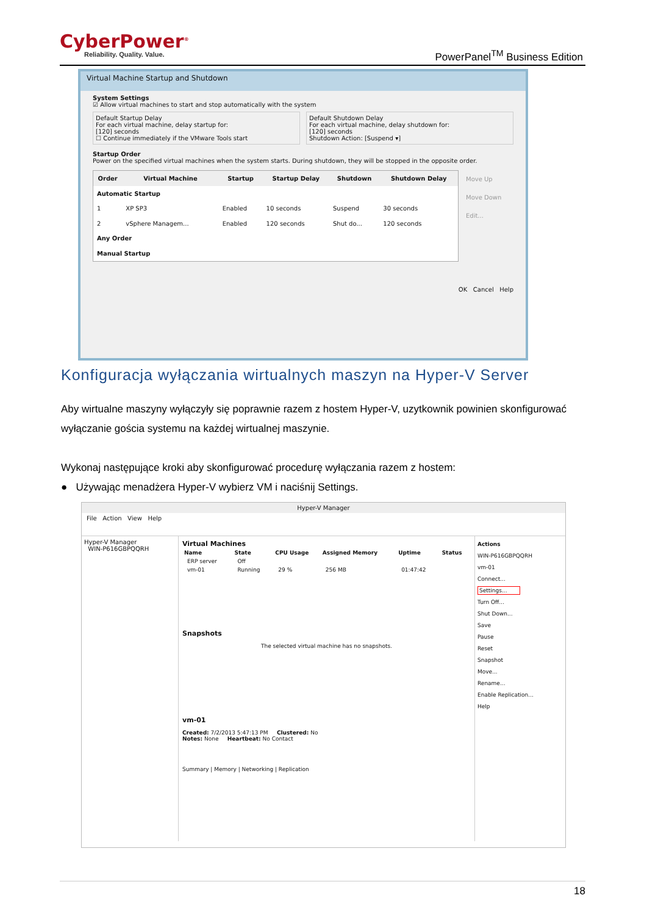CyberPower<sup>®</sup>
Reliability. Quality. Value.
PowerPanel<sup>TM</sup> Business Edition
Virtual Machine Startup and Shutdown
System Settings
☑ Allow virtual machines to start and stop automatically with the system
Default Startup Delay
For each virtual machine, delay startup for:
[120] seconds
☐ Continue immediately if the VMware Tools start
Default Shutdown Delay
For each virtual machine, delay shutdown for:
[120] seconds
Shutdown Action: [Suspend ▾]
Startup Order
Power on the specified virtual machines when the system starts. During shutdown, they will be stopped in the opposite order.
| Order | Virtual Machine | Startup | Startup Delay | Shutdown | Shutdown Delay |
| --- | --- | --- | --- | --- | --- |
| Automatic Startup | | | | | |
| 1 | XP SP3 | Enabled | 10 seconds | Suspend | 30 seconds |
| 2 | vSphere Managem... | Enabled | 120 seconds | Shut do... | 120 seconds |
| Any Order | | | | | |
| Manual Startup | | | | | |
Move Up
Move Down
Edit...
OK Cancel Help
Konfiguracja wyłączania wirtualnych maszyn na Hyper-V Server
Aby wirtualne maszyny wyłączyły się poprawnie razem z hostem Hyper-V, uzytkownik powinien skonfigurować wyłączanie gościa systemu na każdej wirtualnej maszynie.
Wykonaj następujące kroki aby skonfigurować procedurę wyłączania razem z hostem:
● Używając menadżera Hyper-V wybierz VM i naciśnij Settings.
Hyper-V Manager
File Action View Help
Hyper-V Manager
WIN-P616GBPQQRH
Virtual Machines
| Name | State | CPU Usage | Assigned Memory | Uptime | Status |
| --- | --- | --- | --- | --- | --- |
| ERP server | Off | | | | |
| vm-01 | Running | 29 % | 256 MB | 01:47:42 | |
Snapshots
The selected virtual machine has no snapshots.
vm-01
Created: 7/2/2013 5:47:13 PM Clustered: No
Notes: None Heartbeat: No Contact
Summary | Memory | Networking | Replication
Actions
WIN-P616GBPQQRH
vm-01
Connect...
Settings...
Turn Off...
Shut Down...
Save
Pause
Reset
Snapshot
Move...
Rename...
Enable Replication...
Help
18